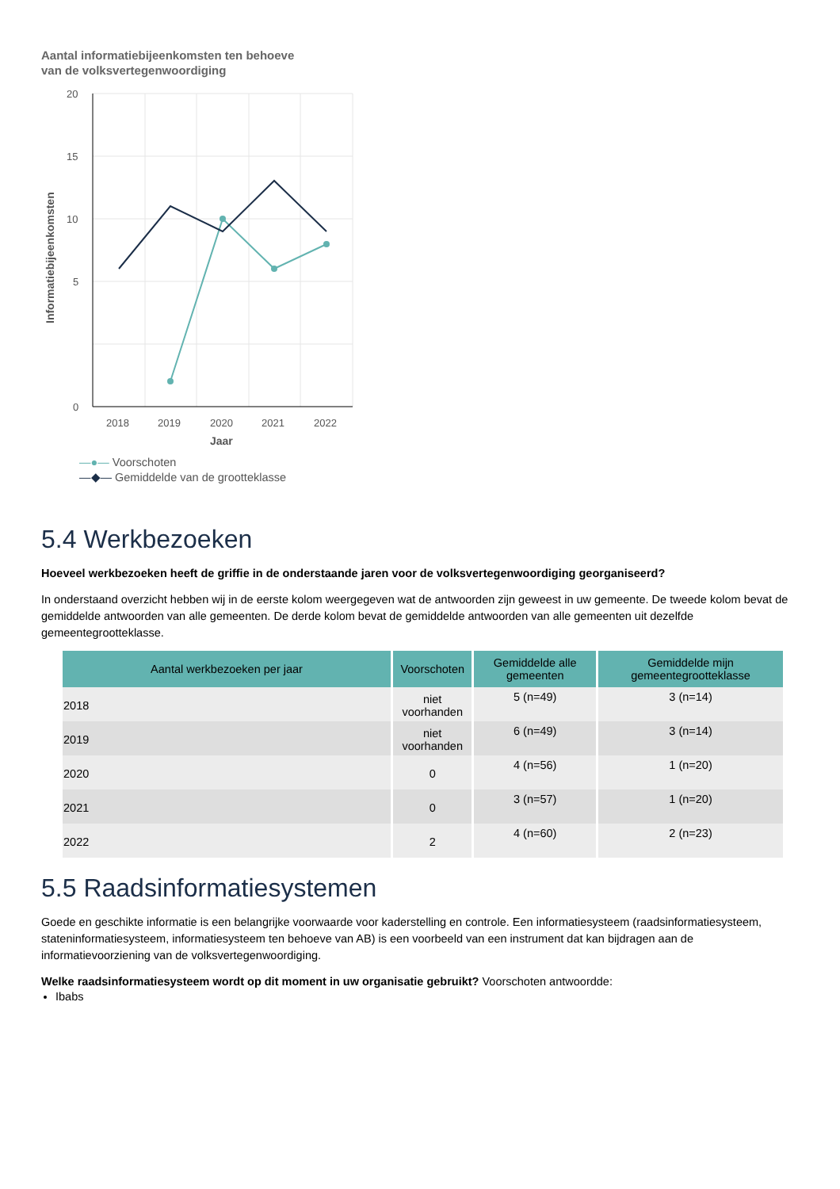Aantal informatiebijeenkomsten ten behoeve
van de volksvertegenwoordiging
20
15
10
5
0
2018
2019
2020
2021
2022
Jaar
Informatiebijeenkomsten
—●— Voorschoten
—◆— Gemiddelde van de grootteklasse
5.4 Werkbezoeken
Hoeveel werkbezoeken heeft de griffie in de onderstaande jaren voor de volksvertegenwoordiging georganiseerd?
In onderstaand overzicht hebben wij in de eerste kolom weergegeven wat de antwoorden zijn geweest in uw gemeente. De tweede kolom bevat de gemiddelde antwoorden van alle gemeenten. De derde kolom bevat de gemiddelde antwoorden van alle gemeenten uit dezelfde gemeentegrootteklasse.
| Aantal werkbezoeken per jaar | Voorschoten | Gemiddelde alle gemeenten | Gemiddelde mijn gemeentegrootteklasse |
| --- | --- | --- | --- |
| 2018 | niet voorhanden | 5 (n=49) | 3 (n=14) |
| 2019 | niet voorhanden | 6 (n=49) | 3 (n=14) |
| 2020 | 0 | 4 (n=56) | 1 (n=20) |
| 2021 | 0 | 3 (n=57) | 1 (n=20) |
| 2022 | 2 | 4 (n=60) | 2 (n=23) |
5.5 Raadsinformatiesystemen
Goede en geschikte informatie is een belangrijke voorwaarde voor kaderstelling en controle. Een informatiesysteem (raadsinformatiesysteem, stateninformatiesysteem, informatiesysteem ten behoeve van AB) is een voorbeeld van een instrument dat kan bijdragen aan de informatievoorziening van de volksvertegenwoordiging.
Welke raadsinformatiesysteem wordt op dit moment in uw organisatie gebruikt? Voorschoten antwoordde:
Ibabs